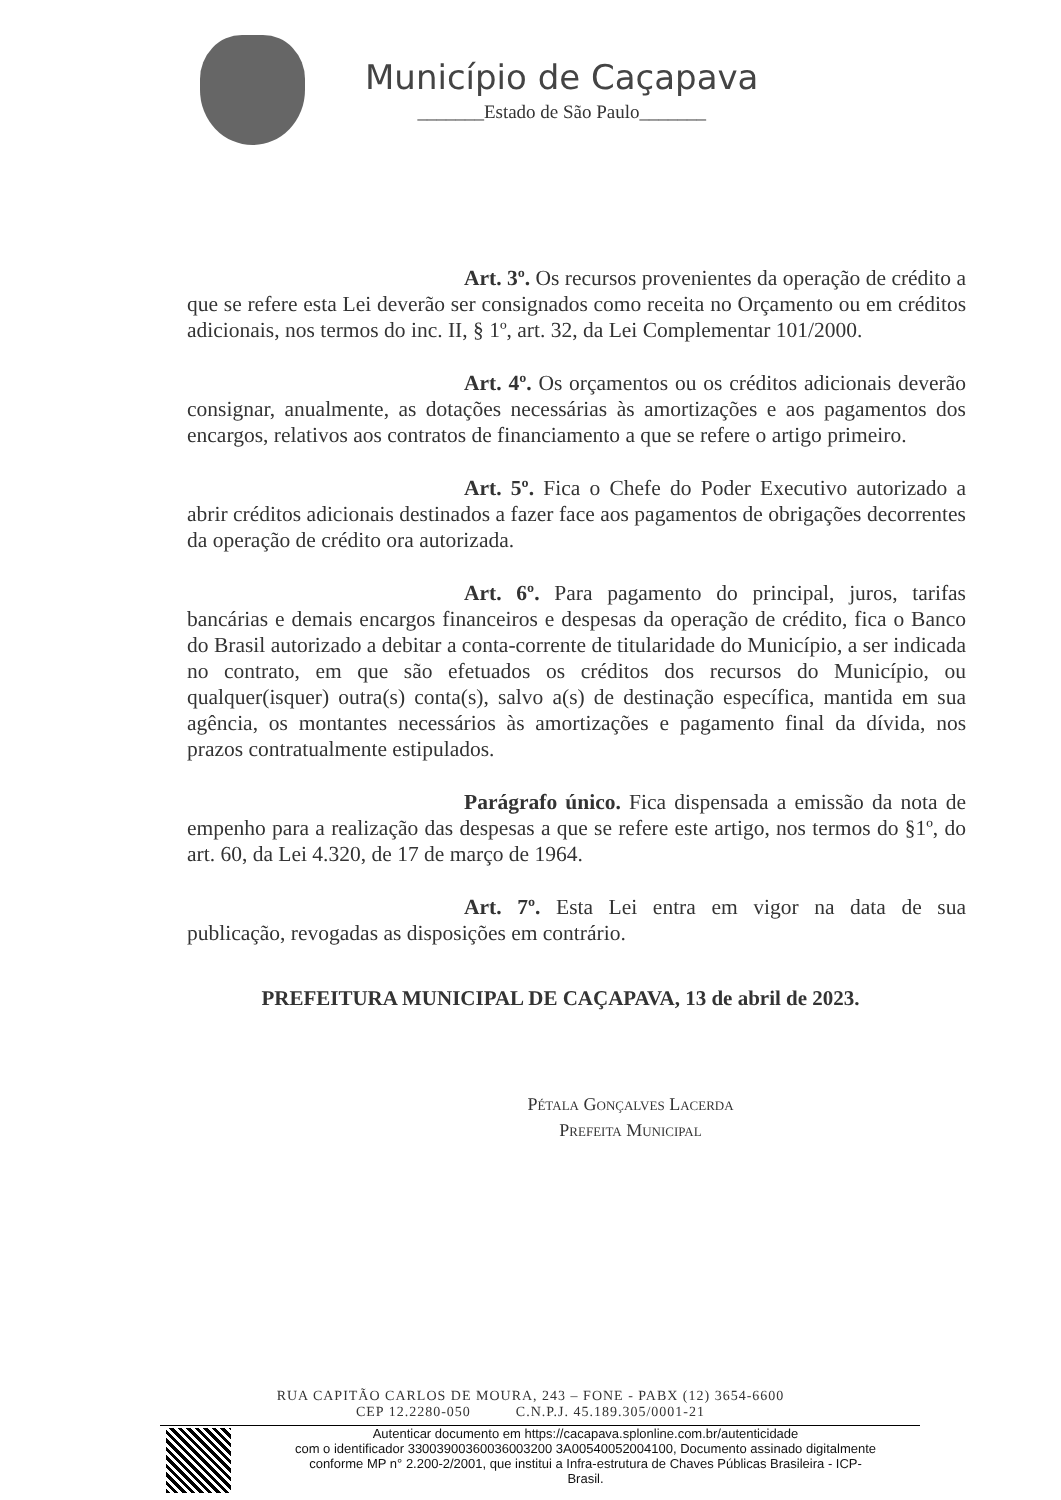Município de Caçapava
_______Estado de São Paulo_______
Art. 3º. Os recursos provenientes da operação de crédito a que se refere esta Lei deverão ser consignados como receita no Orçamento ou em créditos adicionais, nos termos do inc. II, § 1º, art. 32, da Lei Complementar 101/2000.
Art. 4º. Os orçamentos ou os créditos adicionais deverão consignar, anualmente, as dotações necessárias às amortizações e aos pagamentos dos encargos, relativos aos contratos de financiamento a que se refere o artigo primeiro.
Art. 5º. Fica o Chefe do Poder Executivo autorizado a abrir créditos adicionais destinados a fazer face aos pagamentos de obrigações decorrentes da operação de crédito ora autorizada.
Art. 6º. Para pagamento do principal, juros, tarifas bancárias e demais encargos financeiros e despesas da operação de crédito, fica o Banco do Brasil autorizado a debitar a conta-corrente de titularidade do Município, a ser indicada no contrato, em que são efetuados os créditos dos recursos do Município, ou qualquer(isquer) outra(s) conta(s), salvo a(s) de destinação específica, mantida em sua agência, os montantes necessários às amortizações e pagamento final da dívida, nos prazos contratualmente estipulados.
Parágrafo único. Fica dispensada a emissão da nota de empenho para a realização das despesas a que se refere este artigo, nos termos do §1º, do art. 60, da Lei 4.320, de 17 de março de 1964.
Art. 7º. Esta Lei entra em vigor na data de sua publicação, revogadas as disposições em contrário.
PREFEITURA MUNICIPAL DE CAÇAPAVA, 13 de abril de 2023.
Pétala Gonçalves Lacerda
Prefeita Municipal
RUA CAPITÃO CARLOS DE MOURA, 243 – FONE - PABX (12) 3654-6600
CEP 12.2280-050 C.N.P.J. 45.189.305/0001-21
Autenticar documento em https://cacapava.splonline.com.br/autenticidade
com o identificador 33003900360036003200 3A00540052004100, Documento assinado digitalmente
conforme MP n° 2.200-2/2001, que institui a Infra-estrutura de Chaves Públicas Brasileira - ICP-
Brasil.